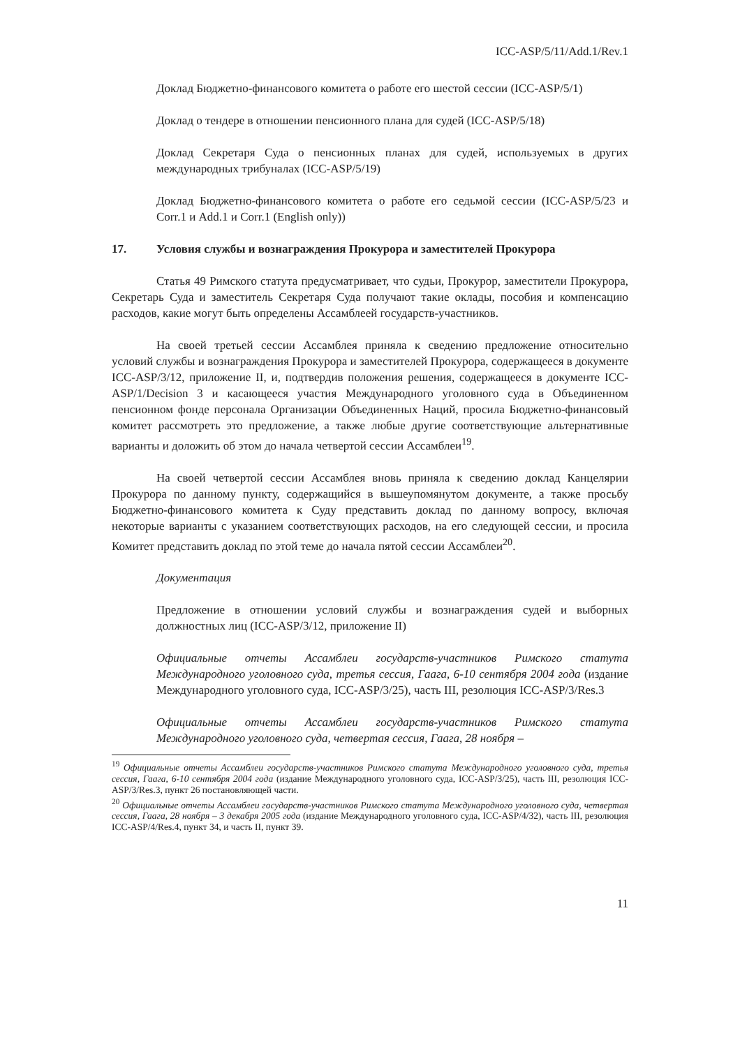ICC-ASP/5/11/Add.1/Rev.1
Доклад Бюджетно-финансового комитета о работе его шестой сессии (ICC-ASP/5/1)
Доклад о тендере в отношении пенсионного плана для судей (ICC-ASP/5/18)
Доклад Секретаря Суда о пенсионных планах для судей, используемых в других международных трибуналах (ICC-ASP/5/19)
Доклад Бюджетно-финансового комитета о работе его седьмой сессии (ICC-ASP/5/23 и Corr.1 и Add.1 и Corr.1 (English only))
17. Условия службы и вознаграждения Прокурора и заместителей Прокурора
Статья 49 Римского статута предусматривает, что судьи, Прокурор, заместители Прокурора, Секретарь Суда и заместитель Секретаря Суда получают такие оклады, пособия и компенсацию расходов, какие могут быть определены Ассамблеей государств-участников.
На своей третьей сессии Ассамблея приняла к сведению предложение относительно условий службы и вознаграждения Прокурора и заместителей Прокурора, содержащееся в документе ICC-ASP/3/12, приложение II, и, подтвердив положения решения, содержащееся в документе ICC-ASP/1/Decision 3 и касающееся участия Международного уголовного суда в Объединенном пенсионном фонде персонала Организации Объединенных Наций, просила Бюджетно-финансовый комитет рассмотреть это предложение, а также любые другие соответствующие альтернативные варианты и доложить об этом до начала четвертой сессии Ассамблеи<sup>19</sup>.
На своей четвертой сессии Ассамблея вновь приняла к сведению доклад Канцелярии Прокурора по данному пункту, содержащийся в вышеупомянутом документе, а также просьбу Бюджетно-финансового комитета к Суду представить доклад по данному вопросу, включая некоторые варианты с указанием соответствующих расходов, на его следующей сессии, и просила Комитет представить доклад по этой теме до начала пятой сессии Ассамблеи<sup>20</sup>.
Документация
Предложение в отношении условий службы и вознаграждения судей и выборных должностных лиц (ICC-ASP/3/12, приложение II)
Официальные отчеты Ассамблеи государств-участников Римского статута Международного уголовного суда, третья сессия, Гаага, 6-10 сентября 2004 года (издание Международного уголовного суда, ICC-ASP/3/25), часть III, резолюция ICC-ASP/3/Res.3
Официальные отчеты Ассамблеи государств-участников Римского статута Международного уголовного суда, четвертая сессия, Гаага, 28 ноября –
<sup>19</sup> Официальные отчеты Ассамблеи государств-участников Римского статута Международного уголовного суда, третья сессия, Гаага, 6-10 сентября 2004 года (издание Международного уголовного суда, ICC-ASP/3/25), часть III, резолюция ICC-ASP/3/Res.3, пункт 26 постановляющей части.
<sup>20</sup> Официальные отчеты Ассамблеи государств-участников Римского статута Международного уголовного суда, четвертая сессия, Гаага, 28 ноября – 3 декабря 2005 года (издание Международного уголовного суда, ICC-ASP/4/32), часть III, резолюция ICC-ASP/4/Res.4, пункт 34, и часть II, пункт 39.
11